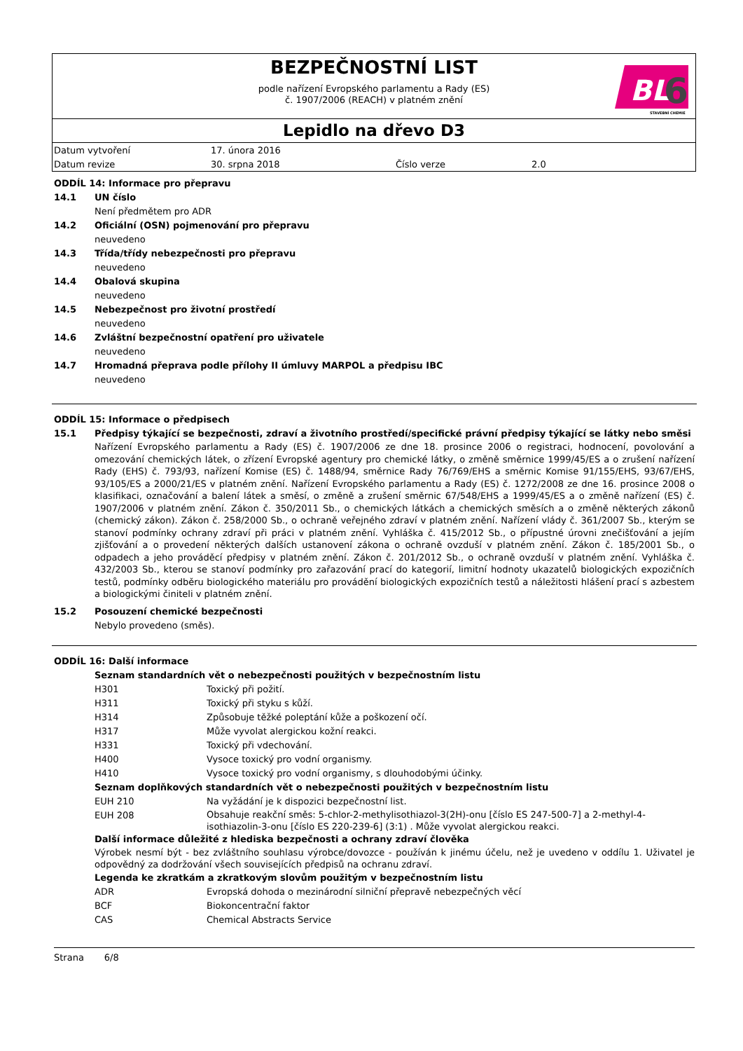BEZPEČNOSTNÍ LIST
podle nařízení Evropského parlamentu a Rady (ES)
č. 1907/2006 (REACH) v platném znění
BL
6
STAVEBNÍ CHEMIE
Lepidlo na dřevo D3
| Datum vytvoření | 17. února 2016 | | |
| Datum revize | 30. srpna 2018 | Číslo verze | 2.0 |
ODDÍL 14: Informace pro přepravu
14.1 UN číslo
Není předmětem pro ADR
14.2 Oficiální (OSN) pojmenování pro přepravu
neuvedeno
14.3 Třída/třídy nebezpečnosti pro přepravu
neuvedeno
14.4 Obalová skupina
neuvedeno
14.5 Nebezpečnost pro životní prostředí
neuvedeno
14.6 Zvláštní bezpečnostní opatření pro uživatele
neuvedeno
14.7 Hromadná přeprava podle přílohy II úmluvy MARPOL a předpisu IBC
neuvedeno
ODDÍL 15: Informace o předpisech
15.1 Předpisy týkající se bezpečnosti, zdraví a životního prostředí/specifické právní předpisy týkající se látky nebo směsi
Nařízení Evropského parlamentu a Rady (ES) č. 1907/2006 ze dne 18. prosince 2006 o registraci, hodnocení, povolování a omezování chemických látek, o zřízení Evropské agentury pro chemické látky, o změně směrnice 1999/45/ES a o zrušení nařízení Rady (EHS) č. 793/93, nařízení Komise (ES) č. 1488/94, směrnice Rady 76/769/EHS a směrnic Komise 91/155/EHS, 93/67/EHS, 93/105/ES a 2000/21/ES v platném znění. Nařízení Evropského parlamentu a Rady (ES) č. 1272/2008 ze dne 16. prosince 2008 o klasifikaci, označování a balení látek a směsí, o změně a zrušení směrnic 67/548/EHS a 1999/45/ES a o změně nařízení (ES) č. 1907/2006 v platném znění. Zákon č. 350/2011 Sb., o chemických látkách a chemických směsích a o změně některých zákonů (chemický zákon). Zákon č. 258/2000 Sb., o ochraně veřejného zdraví v platném znění. Nařízení vlády č. 361/2007 Sb., kterým se stanoví podmínky ochrany zdraví při práci v platném znění. Vyhláška č. 415/2012 Sb., o přípustné úrovni znečišťování a jejím zjišťování a o provedení některých dalších ustanovení zákona o ochraně ovzduší v platném znění. Zákon č. 185/2001 Sb., o odpadech a jeho prováděcí předpisy v platném znění. Zákon č. 201/2012 Sb., o ochraně ovzduší v platném znění. Vyhláška č. 432/2003 Sb., kterou se stanoví podmínky pro zařazování prací do kategorií, limitní hodnoty ukazatelů biologických expozičních testů, podmínky odběru biologického materiálu pro provádění biologických expozičních testů a náležitosti hlášení prací s azbestem a biologickými činiteli v platném znění.
15.2 Posouzení chemické bezpečnosti
Nebylo provedeno (směs).
ODDÍL 16: Další informace
Seznam standardních vět o nebezpečnosti použitých v bezpečnostním listu
| H301 | Toxický při požití. |
| H311 | Toxický při styku s kůží. |
| H314 | Způsobuje těžké poleptání kůže a poškození očí. |
| H317 | Může vyvolat alergickou kožní reakci. |
| H331 | Toxický při vdechování. |
| H400 | Vysoce toxický pro vodní organismy. |
| H410 | Vysoce toxický pro vodní organismy, s dlouhodobými účinky. |
Seznam doplňkových standardních vět o nebezpečnosti použitých v bezpečnostním listu
| EUH 210 | Na vyžádání je k dispozici bezpečnostní list. |
| EUH 208 | Obsahuje reakční směs: 5-chlor-2-methylisothiazol-3(2H)-onu [číslo ES 247-500-7] a 2-methyl-4-isothiazolin-3-onu [číslo ES 220-239-6] (3:1) . Může vyvolat alergickou reakci. |
Další informace důležité z hlediska bezpečnosti a ochrany zdraví člověka
Výrobek nesmí být - bez zvláštního souhlasu výrobce/dovozce - používán k jinému účelu, než je uvedeno v oddílu 1. Uživatel je odpovědný za dodržování všech souvisejících předpisů na ochranu zdraví.
Legenda ke zkratkám a zkratkovým slovům použitým v bezpečnostním listu
| ADR | Evropská dohoda o mezinárodní silniční přepravě nebezpečných věcí |
| BCF | Biokoncentrační faktor |
| CAS | Chemical Abstracts Service |
Strana 6/8